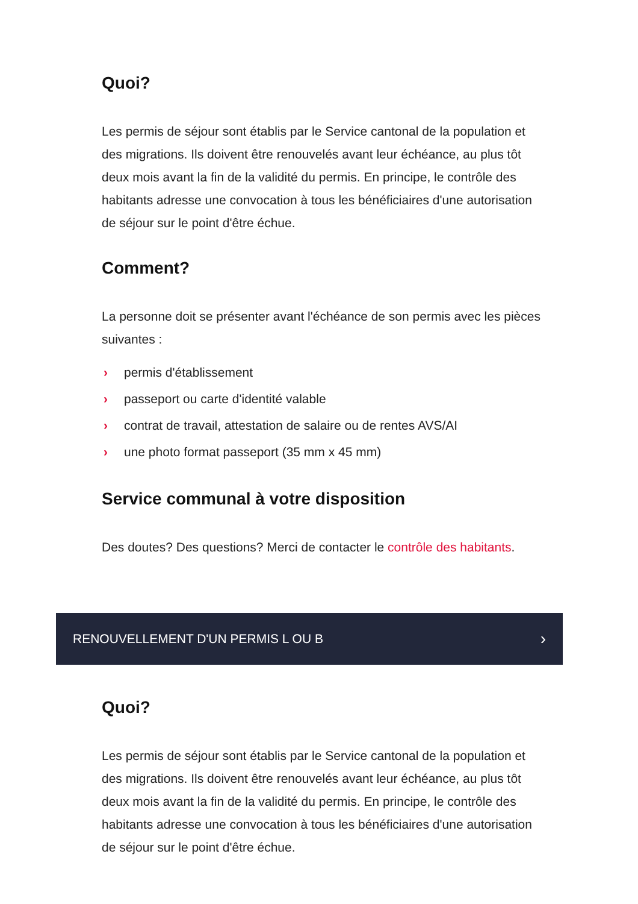Quoi?
Les permis de séjour sont établis par le Service cantonal de la population et des migrations. Ils doivent être renouvelés avant leur échéance, au plus tôt deux mois avant la fin de la validité du permis. En principe, le contrôle des habitants adresse une convocation à tous les bénéficiaires d'une autorisation de séjour sur le point d'être échue.
Comment?
La personne doit se présenter avant l'échéance de son permis avec les pièces suivantes :
› permis d'établissement
› passeport ou carte d'identité valable
› contrat de travail, attestation de salaire ou de rentes AVS/AI
› une photo format passeport (35 mm x 45 mm)
Service communal à votre disposition
Des doutes? Des questions? Merci de contacter le contrôle des habitants.
RENOUVELLEMENT D'UN PERMIS L OU B ›
Quoi?
Les permis de séjour sont établis par le Service cantonal de la population et des migrations. Ils doivent être renouvelés avant leur échéance, au plus tôt deux mois avant la fin de la validité du permis. En principe, le contrôle des habitants adresse une convocation à tous les bénéficiaires d'une autorisation de séjour sur le point d'être échue.